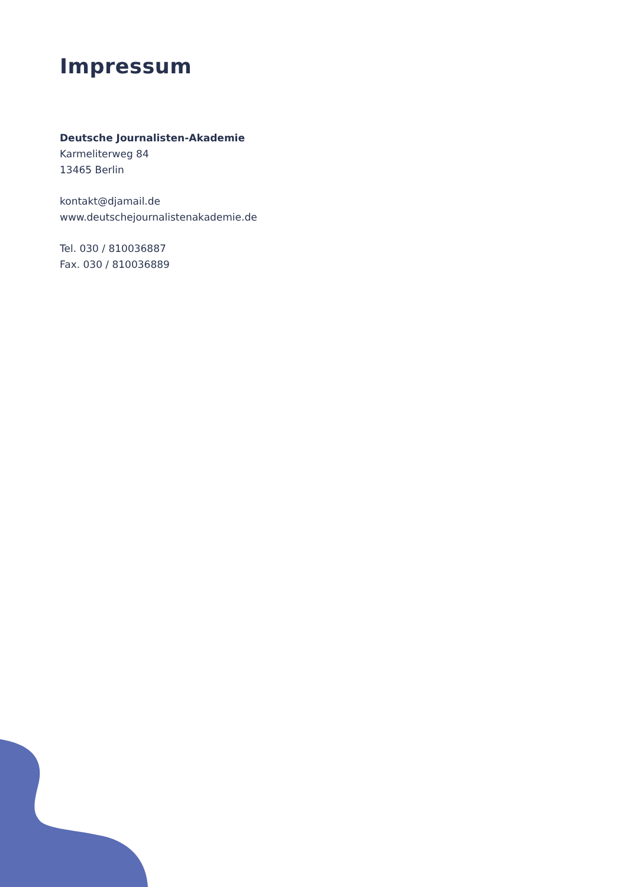Impressum
Deutsche Journalisten-Akademie
Karmeliterweg 84
13465 Berlin
kontakt@djamail.de
www.deutschejournalistenakademie.de
Tel. 030 / 810036887
Fax. 030 / 810036889